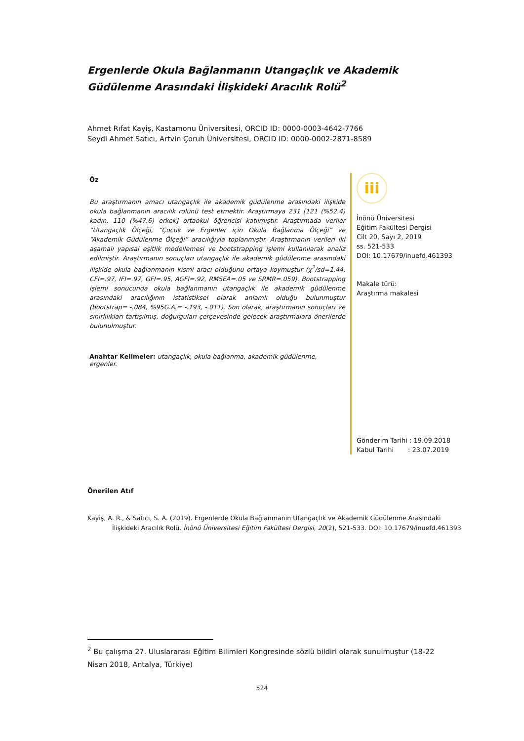Ergenlerde Okula Bağlanmanın Utangaçlık ve Akademik Güdülenme Arasındaki İlişkideki Aracılık Rolü<sup>2</sup>
Ahmet Rıfat Kayiş, Kastamonu Üniversitesi, ORCID ID: 0000-0003-4642-7766
Seydi Ahmet Satıcı, Artvin Çoruh Üniversitesi, ORCID ID: 0000-0002-2871-8589
Öz
Bu araştırmanın amacı utangaçlık ile akademik güdülenme arasındaki ilişkide okula bağlanmanın aracılık rolünü test etmektir. Araştırmaya 231 [121 (%52.4) kadın, 110 (%47.6) erkek] ortaokul öğrencisi katılmıştır. Araştırmada veriler “Utangaçlık Ölçeği, “Çocuk ve Ergenler için Okula Bağlanma Ölçeği” ve “Akademik Güdülenme Ölçeği” aracılığıyla toplanmıştır. Araştırmanın verileri iki aşamalı yapısal eşitlik modellemesi ve bootstrapping işlemi kullanılarak analiz edilmiştir. Araştırmanın sonuçları utangaçlık ile akademik güdülenme arasındaki ilişkide okula bağlanmanın kısmi aracı olduğunu ortaya koymuştur (χ<sup>2</sup>/sd=1.44, CFI=.97, IFI=.97, GFI=.95, AGFI=.92, RMSEA=.05 ve SRMR=.059). Bootstrapping işlemi sonucunda okula bağlanmanın utangaçlık ile akademik güdülenme arasındaki aracılığının istatistiksel olarak anlamlı olduğu bulunmuştur (bootstrap= -.084, %95G.A.= -.193, -.011). Son olarak, araştırmanın sonuçları ve sınırlılıkları tartışılmış, doğurguları çerçevesinde gelecek araştırmalara önerilerde bulunulmuştur.
Anahtar Kelimeler: utangaçlık, okula bağlanma, akademik güdülenme, ergenler.
iii
İnönü Üniversitesi
Eğitim Fakültesi Dergisi
Cilt 20, Sayı 2, 2019
ss. 521-533
DOI: 10.17679/inuefd.461393
Makale türü:
Araştırma makalesi
Gönderim Tarihi : 19.09.2018
Kabul Tarihi : 23.07.2019
Önerilen Atıf
Kayiş, A. R., & Satıcı, S. A. (2019). Ergenlerde Okula Bağlanmanın Utangaçlık ve Akademik Güdülenme Arasındaki İlişkideki Aracılık Rolü. İnönü Üniversitesi Eğitim Fakültesi Dergisi, 20(2), 521-533. DOI: 10.17679/inuefd.461393
<sup>2</sup> Bu çalışma 27. Uluslararası Eğitim Bilimleri Kongresinde sözlü bildiri olarak sunulmuştur (18-22 Nisan 2018, Antalya, Türkiye)
524